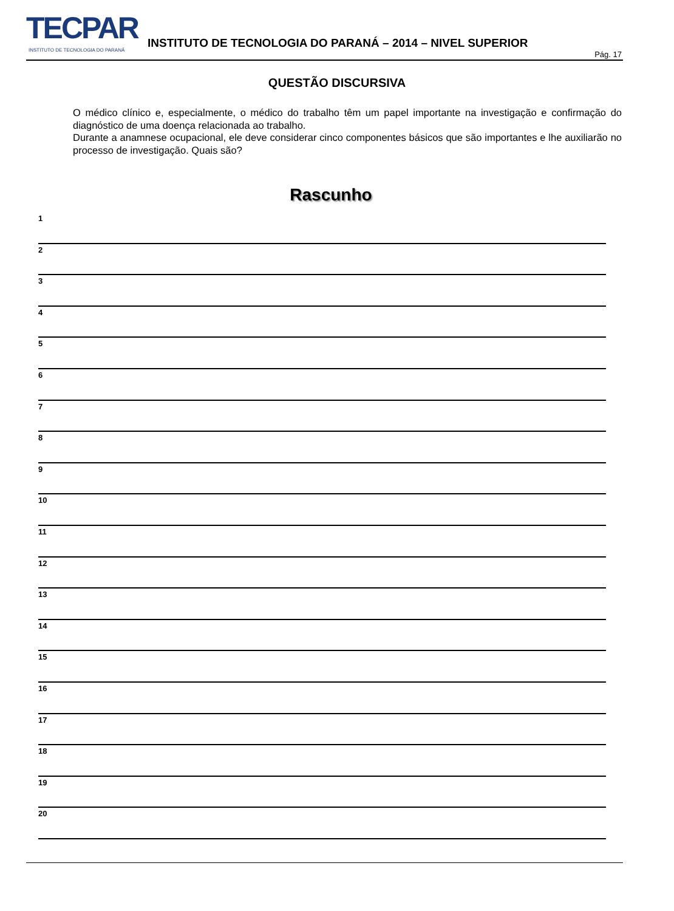TECPAR
INSTITUTO DE TECNOLOGIA DO PARANÁ
INSTITUTO DE TECNOLOGIA DO PARANÁ – 2014 – NIVEL SUPERIOR
Pág. 17
QUESTÃO DISCURSIVA
O médico clínico e, especialmente, o médico do trabalho têm um papel importante na investigação e confirmação do diagnóstico de uma doença relacionada ao trabalho.
Durante a anamnese ocupacional, ele deve considerar cinco componentes básicos que são importantes e lhe auxiliarão no processo de investigação. Quais são?
Rascunho
1
2
3
4
5
6
7
8
9
10
11
12
13
14
15
16
17
18
19
20